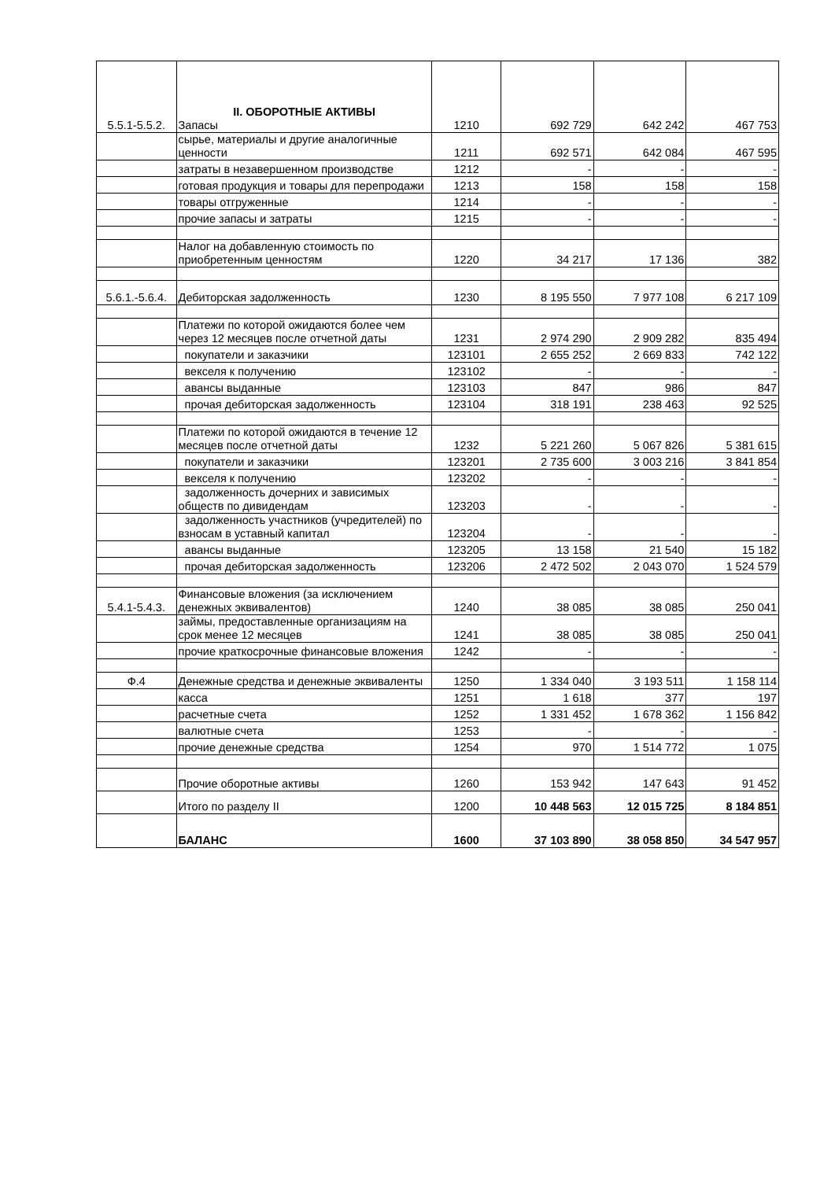| 5.5.1-5.5.2. | II. ОБОРОТНЫЕ АКТИВЫ Запасы | 1210 | 692 729 | 642 242 | 467 753 |
| | сырье, материалы и другие аналогичные ценности | 1211 | 692 571 | 642 084 | 467 595 |
| | затраты в незавершенном производстве | 1212 | - | - | - |
| | готовая продукция и товары для перепродажи | 1213 | 158 | 158 | 158 |
| | товары отгруженные | 1214 | - | - | - |
| | прочие запасы и затраты | 1215 | - | - | - |
| | Налог на добавленную стоимость по приобретенным ценностям | 1220 | 34 217 | 17 136 | 382 |
| 5.6.1.-5.6.4. | Дебиторская задолженность | 1230 | 8 195 550 | 7 977 108 | 6 217 109 |
| | Платежи по которой ожидаются более чем через 12 месяцев после отчетной даты | 1231 | 2 974 290 | 2 909 282 | 835 494 |
| | покупатели и заказчики | 123101 | 2 655 252 | 2 669 833 | 742 122 |
| | векселя к получению | 123102 | - | - | - |
| | авансы выданные | 123103 | 847 | 986 | 847 |
| | прочая дебиторская задолженность | 123104 | 318 191 | 238 463 | 92 525 |
| | Платежи по которой ожидаются в течение 12 месяцев после отчетной даты | 1232 | 5 221 260 | 5 067 826 | 5 381 615 |
| | покупатели и заказчики | 123201 | 2 735 600 | 3 003 216 | 3 841 854 |
| | векселя к получению | 123202 | - | - | - |
| | задолженность дочерних и зависимых обществ по дивидендам | 123203 | - | - | - |
| | задолженность участников (учредителей) по взносам в уставный капитал | 123204 | - | - | - |
| | авансы выданные | 123205 | 13 158 | 21 540 | 15 182 |
| | прочая дебиторская задолженность | 123206 | 2 472 502 | 2 043 070 | 1 524 579 |
| 5.4.1-5.4.3. | Финансовые вложения (за исключением денежных эквивалентов) | 1240 | 38 085 | 38 085 | 250 041 |
| | займы, предоставленные организациям на срок менее 12 месяцев | 1241 | 38 085 | 38 085 | 250 041 |
| | прочие краткосрочные финансовые вложения | 1242 | - | - | - |
| Ф.4 | Денежные средства и денежные эквиваленты | 1250 | 1 334 040 | 3 193 511 | 1 158 114 |
| | касса | 1251 | 1 618 | 377 | 197 |
| | расчетные счета | 1252 | 1 331 452 | 1 678 362 | 1 156 842 |
| | валютные счета | 1253 | - | - | - |
| | прочие денежные средства | 1254 | 970 | 1 514 772 | 1 075 |
| | Прочие оборотные активы | 1260 | 153 942 | 147 643 | 91 452 |
| | Итого по разделу II | 1200 | 10 448 563 | 12 015 725 | 8 184 851 |
| | БАЛАНС | 1600 | 37 103 890 | 38 058 850 | 34 547 957 |